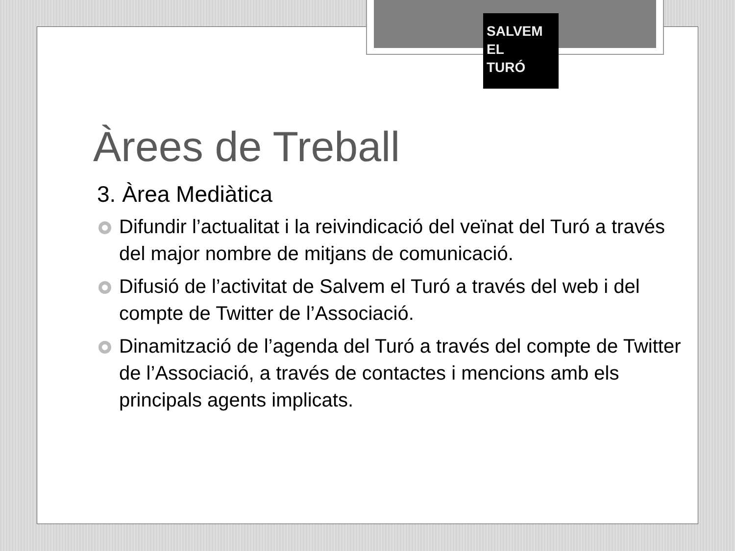SALVEM
EL
TURÓ
Àrees de Treball
3. Àrea Mediàtica
Difundir l’actualitat i la reivindicació del veïnat del Turó a través del major nombre de mitjans de comunicació.
Difusió de l’activitat de Salvem el Turó a través del web i del compte de Twitter de l’Associació.
Dinamització de l’agenda del Turó a través del compte de Twitter de l’Associació, a través de contactes i mencions amb els principals agents implicats.